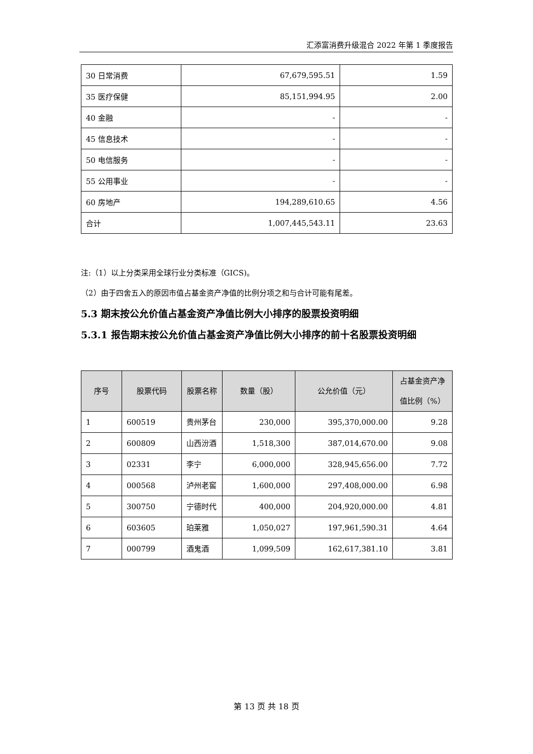汇添富消费升级混合 2022 年第 1 季度报告
| 30 日常消费 | 67,679,595.51 | 1.59 |
| 35 医疗保健 | 85,151,994.95 | 2.00 |
| 40 金融 | - | - |
| 45 信息技术 | - | - |
| 50 电信服务 | - | - |
| 55 公用事业 | - | - |
| 60 房地产 | 194,289,610.65 | 4.56 |
| 合计 | 1,007,445,543.11 | 23.63 |
注:（1）以上分类采用全球行业分类标准（GICS)。
（2）由于四舍五入的原因市值占基金资产净值的比例分项之和与合计可能有尾差。
5.3 期末按公允价值占基金资产净值比例大小排序的股票投资明细
5.3.1 报告期末按公允价值占基金资产净值比例大小排序的前十名股票投资明细
| 序号 | 股票代码 | 股票名称 | 数量（股） | 公允价值（元） | 占基金资产净值比例（%） |
| --- | --- | --- | --- | --- | --- |
| 1 | 600519 | 贵州茅台 | 230,000 | 395,370,000.00 | 9.28 |
| 2 | 600809 | 山西汾酒 | 1,518,300 | 387,014,670.00 | 9.08 |
| 3 | 02331 | 李宁 | 6,000,000 | 328,945,656.00 | 7.72 |
| 4 | 000568 | 泸州老窖 | 1,600,000 | 297,408,000.00 | 6.98 |
| 5 | 300750 | 宁德时代 | 400,000 | 204,920,000.00 | 4.81 |
| 6 | 603605 | 珀莱雅 | 1,050,027 | 197,961,590.31 | 4.64 |
| 7 | 000799 | 酒鬼酒 | 1,099,509 | 162,617,381.10 | 3.81 |
第 13 页 共 18 页